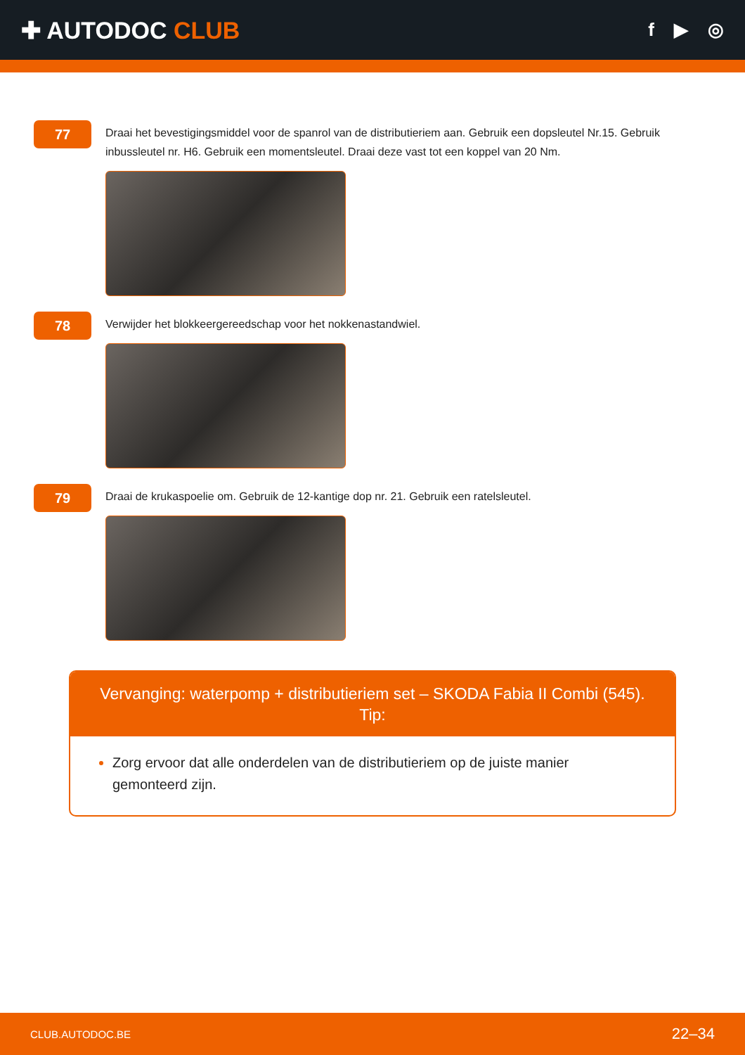✚ AUTODOC CLUB
f ▶ ◎
77
Draai het bevestigingsmiddel voor de spanrol van de distributieriem aan. Gebruik een dopsleutel Nr.15. Gebruik inbussleutel nr. H6. Gebruik een momentsleutel. Draai deze vast tot een koppel van 20 Nm.
78
Verwijder het blokkeergereedschap voor het nokkenastandwiel.
79
Draai de krukaspoelie om. Gebruik de 12-kantige dop nr. 21. Gebruik een ratelsleutel.
Vervanging: waterpomp + distributieriem set – SKODA Fabia II Combi (545).
Tip:
Zorg ervoor dat alle onderdelen van de distributieriem op de juiste manier gemonteerd zijn.
CLUB.AUTODOC.BE 22–34